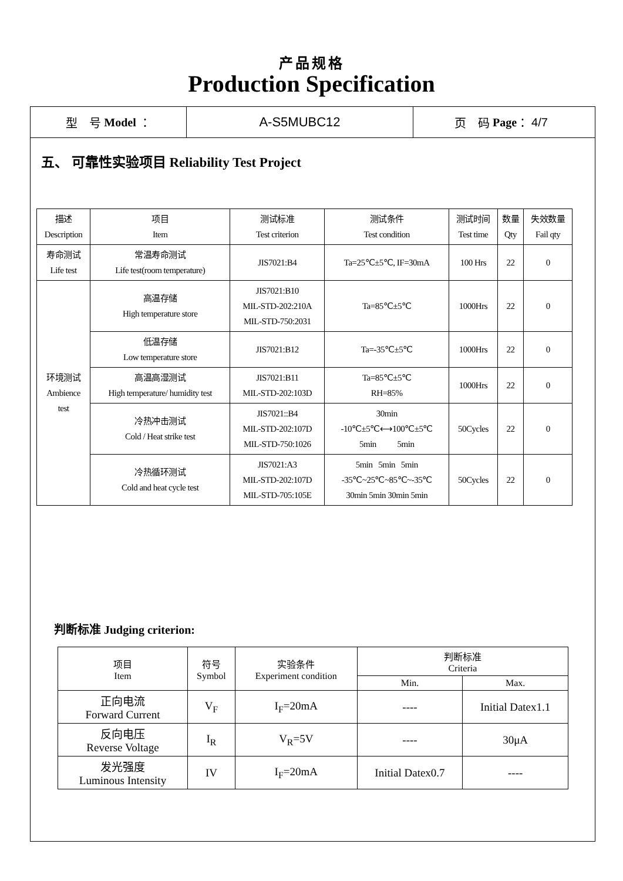产品规格
Production Specification
型　号 Model ： A-S5MUBC12 页　码 Page ： 4/7
五、 可靠性实验项目 Reliability Test Project
| 描述 Description | 项目 Item | 测试标准 Test criterion | 测试条件 Test condition | 测试时间 Test time | 数量 Qty | 失效数量 Fail qty |
| --- | --- | --- | --- | --- | --- | --- |
| 寿命测试 Life test | 常温寿命测试 Life test(room temperature) | JIS7021:B4 | Ta=25℃±5℃, IF=30mA | 100 Hrs | 22 | 0 |
| 环境测试 Ambience test | 高温存储 High temperature store | JIS7021:B10 MIL-STD-202:210A MIL-STD-750:2031 | Ta=85℃±5℃ | 1000Hrs | 22 | 0 |
| | 低温存储 Low temperature store | JIS7021:B12 | Ta=-35℃±5℃ | 1000Hrs | 22 | 0 |
| | 高温高湿测试 High temperature/ humidity test | JIS7021:B11 MIL-STD-202:103D | Ta=85℃±5℃ RH=85% | 1000Hrs | 22 | 0 |
| | 冷热冲击测试 Cold / Heat strike test | JIS7021::B4 MIL-STD-202:107D MIL-STD-750:1026 | 30min -10℃±5℃⟷100℃±5℃ 5min 5min | 50Cycles | 22 | 0 |
| | 冷热循环测试 Cold and heat cycle test | JIS7021:A3 MIL-STD-202:107D MIL-STD-705:105E | 5min 5min 5min -35℃~25℃~85℃~-35℃ 30min 5min 30min 5min | 50Cycles | 22 | 0 |
判断标准 Judging criterion:
| 项目 Item | 符号 Symbol | 实验条件 Experiment condition | 判断标准 Criteria | |
| --- | --- | --- | --- | --- |
| | | | Min. | Max. |
| 正向电流 Forward Current | V<sub>F</sub> | I<sub>F</sub>=20mA | ---- | Initial Datex1.1 |
| 反向电压 Reverse Voltage | I<sub>R</sub> | V<sub>R</sub>=5V | ---- | 30μA |
| 发光强度 Luminous Intensity | IV | I<sub>F</sub>=20mA | Initial Datex0.7 | ---- |